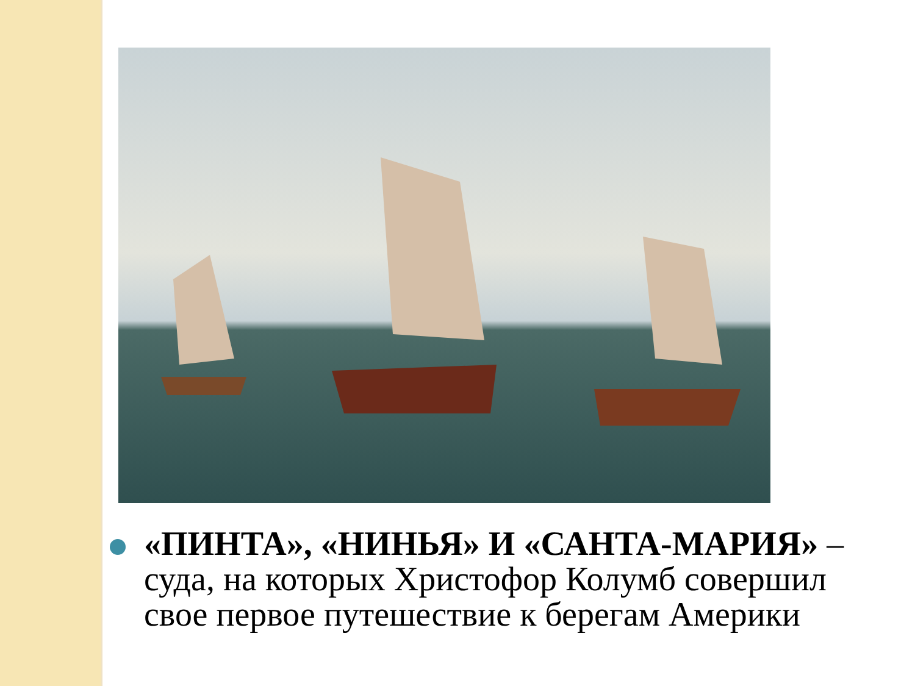«ПИНТА», «НИНЬЯ» И «САНТА-МАРИЯ» – суда, на которых Христофор Колумб совершил свое первое путешествие к берегам Америки